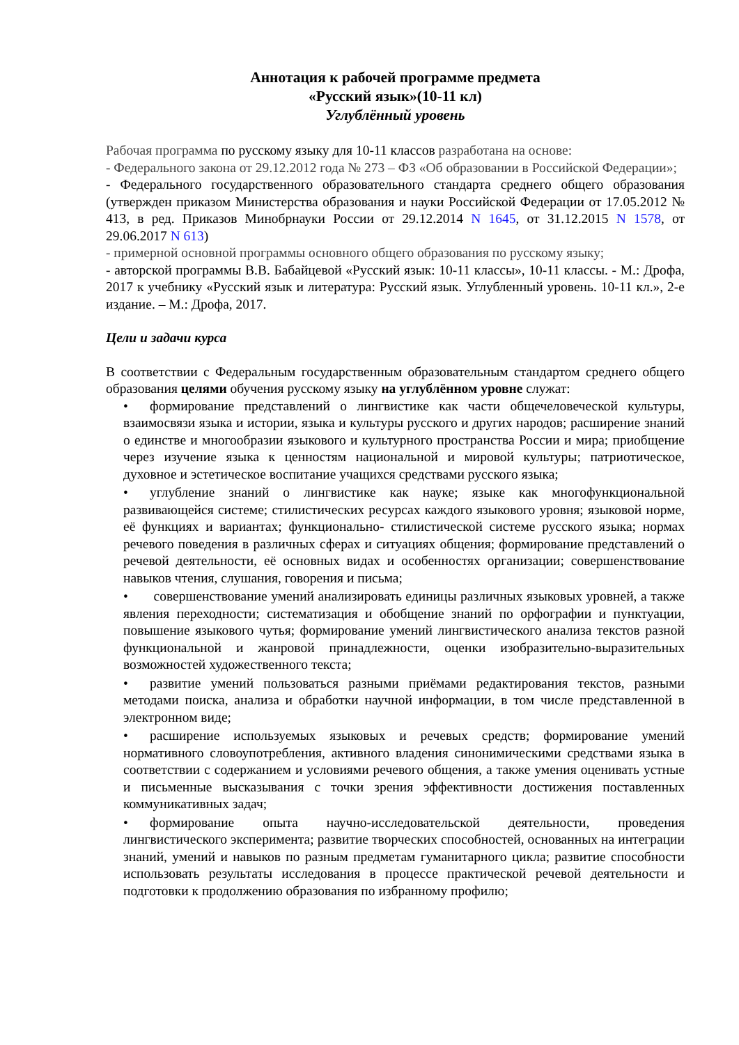Аннотация к рабочей программе предмета
«Русский язык»(10-11 кл)
Углублённый уровень
Рабочая программа по русскому языку для 10-11 классов разработана на основе:
- Федерального закона от 29.12.2012 года № 273 – ФЗ «Об образовании в Российской Федерации»;
- Федерального государственного образовательного стандарта среднего общего образования (утвержден приказом Министерства образования и науки Российской Федерации от 17.05.2012 № 413, в ред. Приказов Минобрнауки России от 29.12.2014 N 1645, от 31.12.2015 N 1578, от 29.06.2017 N 613)
- примерной основной программы основного общего образования по русскому языку;
- авторской программы В.В. Бабайцевой «Русский язык: 10-11 классы», 10-11 классы. - М.: Дрофа, 2017 к учебнику «Русский язык и литература: Русский язык. Углубленный уровень. 10-11 кл.», 2-е издание. – М.: Дрофа, 2017.
Цели и задачи курса
В соответствии с Федеральным государственным образовательным стандартом среднего общего образования целями обучения русскому языку на углублённом уровне служат:
• формирование представлений о лингвистике как части общечеловеческой культуры, взаимосвязи языка и истории, языка и культуры русского и других народов; расширение знаний о единстве и многообразии языкового и культурного пространства России и мира; приобщение через изучение языка к ценностям национальной и мировой культуры; патриотическое, духовное и эстетическое воспитание учащихся средствами русского языка;
• углубление знаний о лингвистике как науке; языке как многофункциональной развивающейся системе; стилистических ресурсах каждого языкового уровня; языковой норме, её функциях и вариантах; функционально- стилистической системе русского языка; нормах речевого поведения в различных сферах и ситуациях общения; формирование представлений о речевой деятельности, её основных видах и особенностях организации; совершенствование навыков чтения, слушания, говорения и письма;
• совершенствование умений анализировать единицы различных языковых уровней, а также явления переходности; систематизация и обобщение знаний по орфографии и пунктуации, повышение языкового чутья; формирование умений лингвистического анализа текстов разной функциональной и жанровой принадлежности, оценки изобразительно-выразительных возможностей художественного текста;
• развитие умений пользоваться разными приёмами редактирования текстов, разными методами поиска, анализа и обработки научной информации, в том числе представленной в электронном виде;
• расширение используемых языковых и речевых средств; формирование умений нормативного словоупотребления, активного владения синонимическими средствами языка в соответствии с содержанием и условиями речевого общения, а также умения оценивать устные и письменные высказывания с точки зрения эффективности достижения поставленных коммуникативных задач;
• формирование опыта научно-исследовательской деятельности, проведения лингвистического эксперимента; развитие творческих способностей, основанных на интеграции знаний, умений и навыков по разным предметам гуманитарного цикла; развитие способности использовать результаты исследования в процессе практической речевой деятельности и подготовки к продолжению образования по избранному профилю;